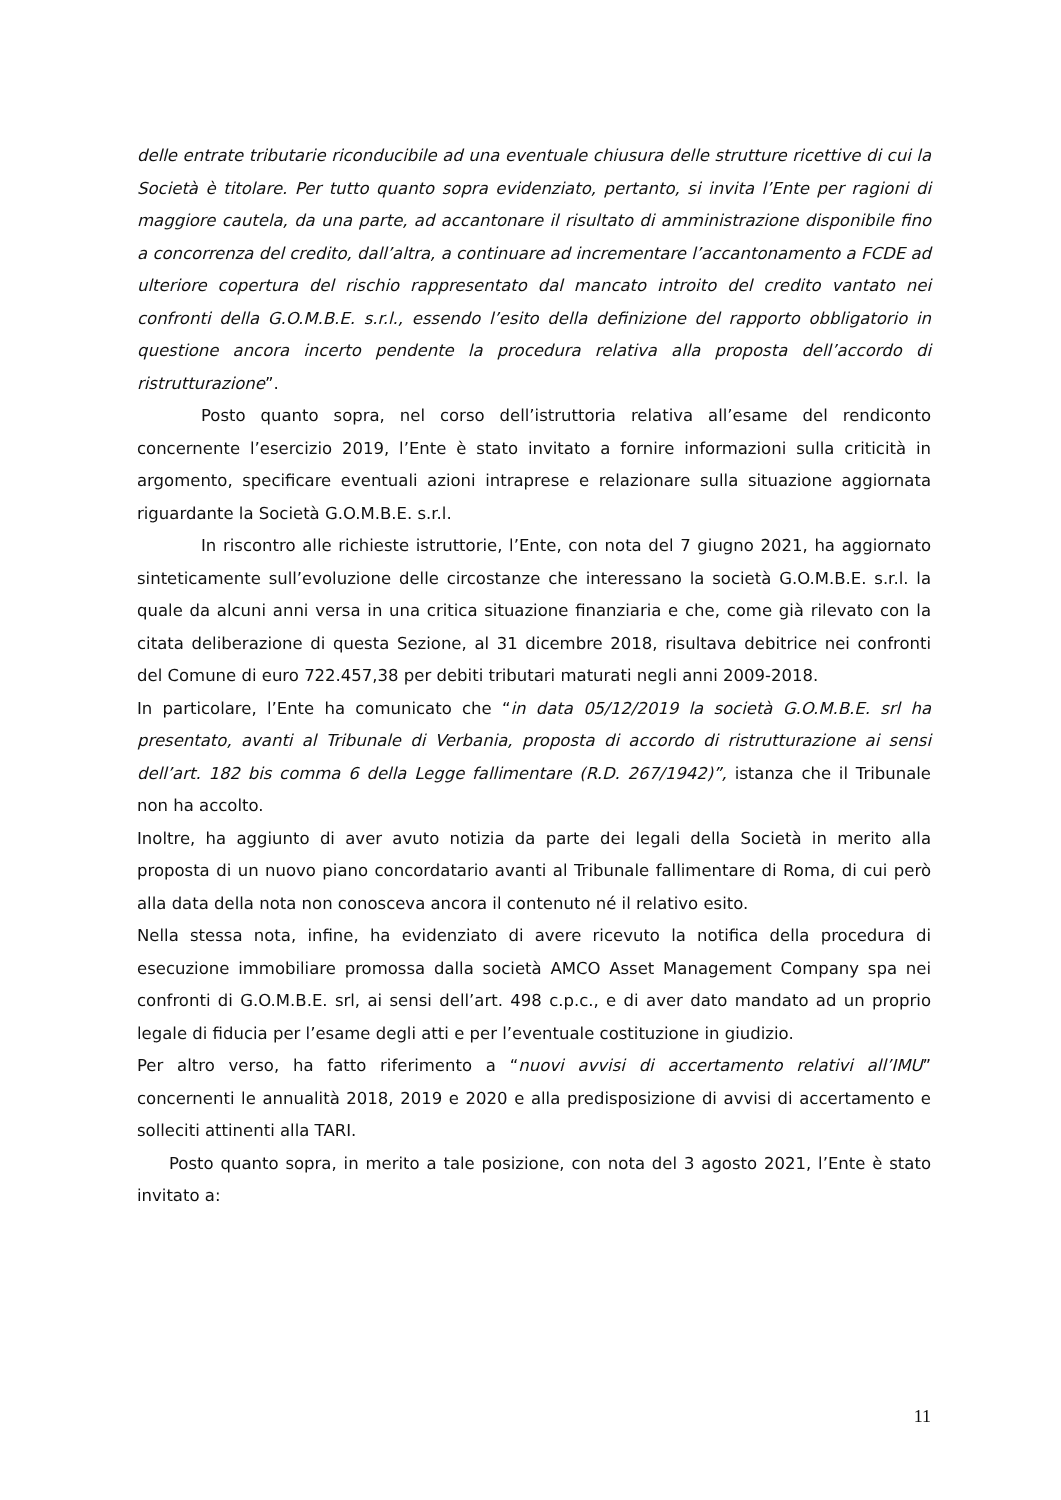delle entrate tributarie riconducibile ad una eventuale chiusura delle strutture ricettive di cui la Società è titolare. Per tutto quanto sopra evidenziato, pertanto, si invita l’Ente per ragioni di maggiore cautela, da una parte, ad accantonare il risultato di amministrazione disponibile fino a concorrenza del credito, dall’altra, a continuare ad incrementare l’accantonamento a FCDE ad ulteriore copertura del rischio rappresentato dal mancato introito del credito vantato nei confronti della G.O.M.B.E. s.r.l., essendo l’esito della definizione del rapporto obbligatorio in questione ancora incerto pendente la procedura relativa alla proposta dell’accordo di ristrutturazione”.
Posto quanto sopra, nel corso dell’istruttoria relativa all’esame del rendiconto concernente l’esercizio 2019, l’Ente è stato invitato a fornire informazioni sulla criticità in argomento, specificare eventuali azioni intraprese e relazionare sulla situazione aggiornata riguardante la Società G.O.M.B.E. s.r.l.
In riscontro alle richieste istruttorie, l’Ente, con nota del 7 giugno 2021, ha aggiornato sinteticamente sull’evoluzione delle circostanze che interessano la società G.O.M.B.E. s.r.l. la quale da alcuni anni versa in una critica situazione finanziaria e che, come già rilevato con la citata deliberazione di questa Sezione, al 31 dicembre 2018, risultava debitrice nei confronti del Comune di euro 722.457,38 per debiti tributari maturati negli anni 2009-2018.
In particolare, l’Ente ha comunicato che “in data 05/12/2019 la società G.O.M.B.E. srl ha presentato, avanti al Tribunale di Verbania, proposta di accordo di ristrutturazione ai sensi dell’art. 182 bis comma 6 della Legge fallimentare (R.D. 267/1942)”, istanza che il Tribunale non ha accolto.
Inoltre, ha aggiunto di aver avuto notizia da parte dei legali della Società in merito alla proposta di un nuovo piano concordatario avanti al Tribunale fallimentare di Roma, di cui però alla data della nota non conosceva ancora il contenuto né il relativo esito.
Nella stessa nota, infine, ha evidenziato di avere ricevuto la notifica della procedura di esecuzione immobiliare promossa dalla società AMCO Asset Management Company spa nei confronti di G.O.M.B.E. srl, ai sensi dell’art. 498 c.p.c., e di aver dato mandato ad un proprio legale di fiducia per l’esame degli atti e per l’eventuale costituzione in giudizio.
Per altro verso, ha fatto riferimento a “nuovi avvisi di accertamento relativi all’IMU” concernenti le annualità 2018, 2019 e 2020 e alla predisposizione di avvisi di accertamento e solleciti attinenti alla TARI.
Posto quanto sopra, in merito a tale posizione, con nota del 3 agosto 2021, l’Ente è stato invitato a:
11